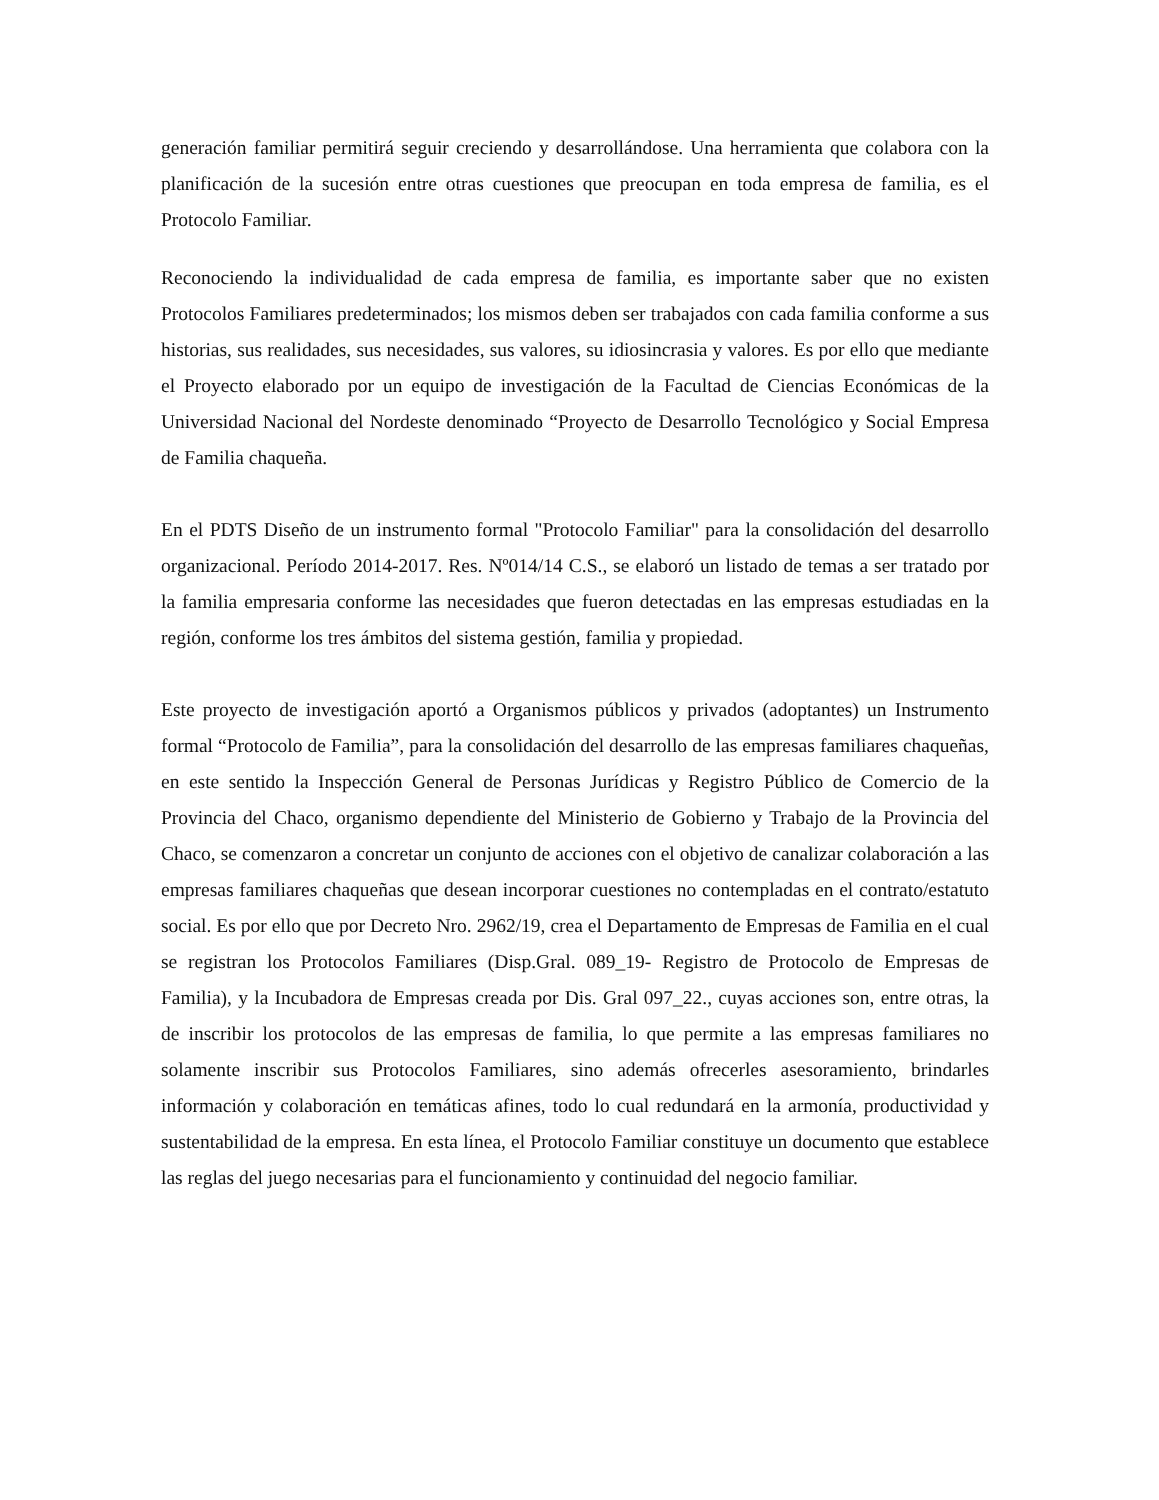generación familiar permitirá seguir creciendo y desarrollándose. Una herramienta que colabora con la planificación de la sucesión entre otras cuestiones que preocupan en toda empresa de familia, es el Protocolo Familiar.
Reconociendo la individualidad de cada empresa de familia, es importante saber que no existen Protocolos Familiares predeterminados; los mismos deben ser trabajados con cada familia conforme a sus historias, sus realidades, sus necesidades, sus valores, su idiosincrasia y valores. Es por ello que mediante el Proyecto elaborado por un equipo de investigación de la Facultad de Ciencias Económicas de la Universidad Nacional del Nordeste denominado “Proyecto de Desarrollo Tecnológico y Social Empresa de Familia chaqueña.
En el PDTS Diseño de un instrumento formal "Protocolo Familiar" para la consolidación del desarrollo organizacional. Período 2014-2017. Res. Nº014/14 C.S., se elaboró un listado de temas a ser tratado por la familia empresaria conforme las necesidades que fueron detectadas en las empresas estudiadas en la región, conforme los tres ámbitos del sistema gestión, familia y propiedad.
Este proyecto de investigación aportó a Organismos públicos y privados (adoptantes) un Instrumento formal “Protocolo de Familia”, para la consolidación del desarrollo de las empresas familiares chaqueñas, en este sentido la Inspección General de Personas Jurídicas y Registro Público de Comercio de la Provincia del Chaco, organismo dependiente del Ministerio de Gobierno y Trabajo de la Provincia del Chaco, se comenzaron a concretar un conjunto de acciones con el objetivo de canalizar colaboración a las empresas familiares chaqueñas que desean incorporar cuestiones no contempladas en el contrato/estatuto social. Es por ello que por Decreto Nro. 2962/19, crea el Departamento de Empresas de Familia en el cual se registran los Protocolos Familiares (Disp.Gral. 089_19- Registro de Protocolo de Empresas de Familia), y la Incubadora de Empresas creada por Dis. Gral 097_22., cuyas acciones son, entre otras, la de inscribir los protocolos de las empresas de familia, lo que permite a las empresas familiares no solamente inscribir sus Protocolos Familiares, sino además ofrecerles asesoramiento, brindarles información y colaboración en temáticas afines, todo lo cual redundará en la armonía, productividad y sustentabilidad de la empresa. En esta línea, el Protocolo Familiar constituye un documento que establece las reglas del juego necesarias para el funcionamiento y continuidad del negocio familiar.